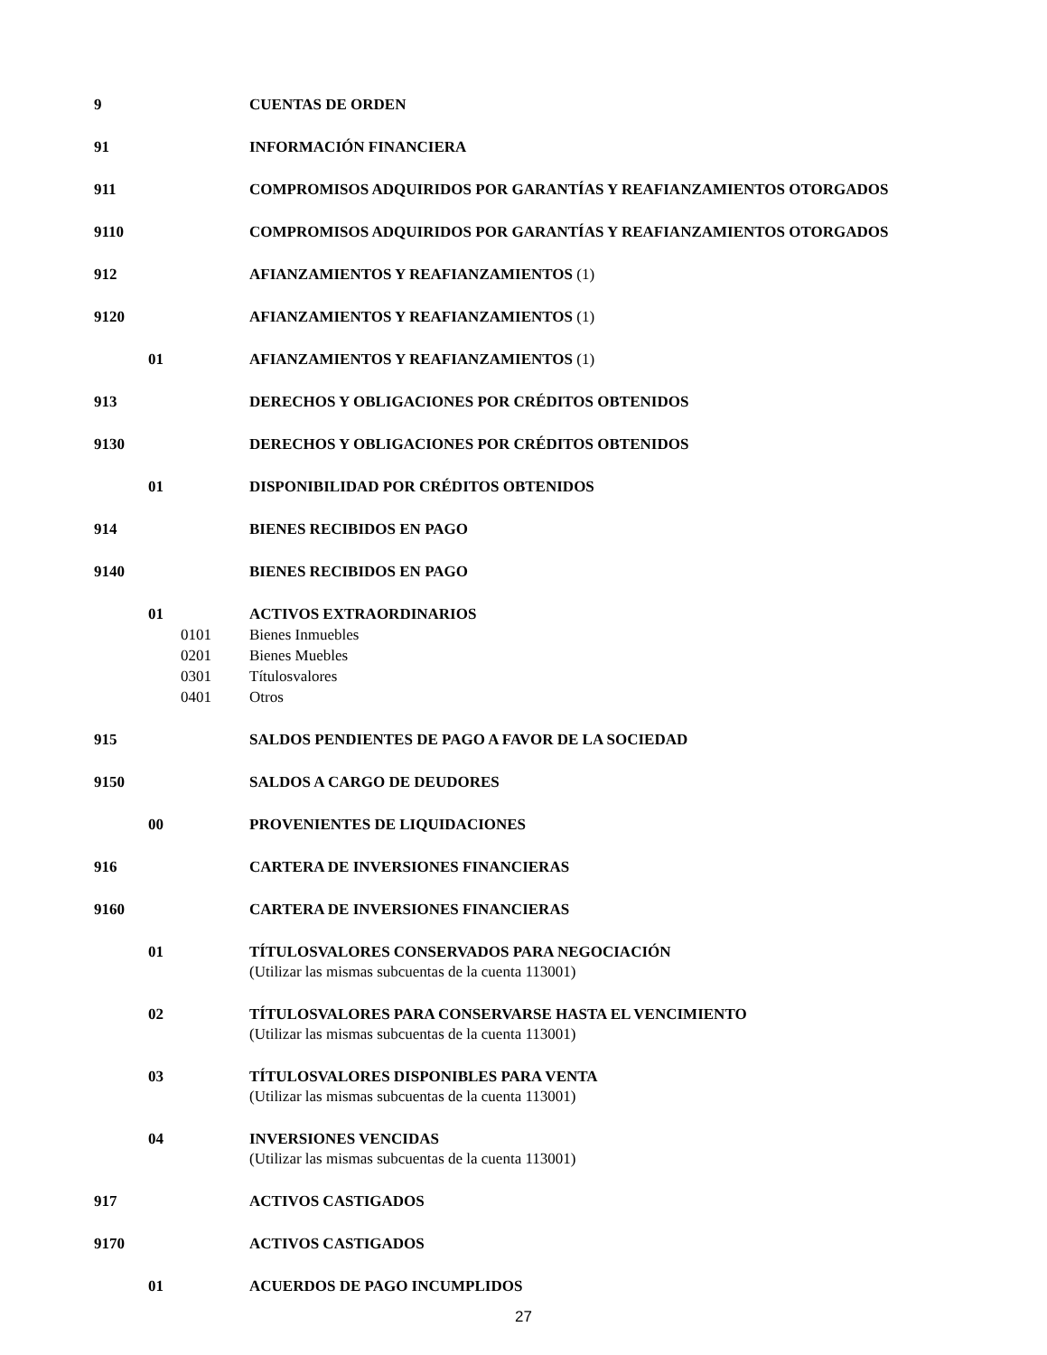9 CUENTAS DE ORDEN
91 INFORMACIÓN FINANCIERA
911 COMPROMISOS ADQUIRIDOS POR GARANTÍAS Y REAFIANZAMIENTOS OTORGADOS
9110 COMPROMISOS ADQUIRIDOS POR GARANTÍAS Y REAFIANZAMIENTOS OTORGADOS
912 AFIANZAMIENTOS Y REAFIANZAMIENTOS (1)
9120 AFIANZAMIENTOS Y REAFIANZAMIENTOS (1)
01 AFIANZAMIENTOS Y REAFIANZAMIENTOS (1)
913 DERECHOS Y OBLIGACIONES POR CRÉDITOS OBTENIDOS
9130 DERECHOS Y OBLIGACIONES POR CRÉDITOS OBTENIDOS
01 DISPONIBILIDAD POR CRÉDITOS OBTENIDOS
914 BIENES RECIBIDOS EN PAGO
9140 BIENES RECIBIDOS EN PAGO
01 ACTIVOS EXTRAORDINARIOS
0101 Bienes Inmuebles
0201 Bienes Muebles
0301 Títulosvalores
0401 Otros
915 SALDOS PENDIENTES DE PAGO A FAVOR DE LA SOCIEDAD
9150 SALDOS A CARGO DE DEUDORES
00 PROVENIENTES DE LIQUIDACIONES
916 CARTERA DE INVERSIONES FINANCIERAS
9160 CARTERA DE INVERSIONES FINANCIERAS
01 TÍTULOSVALORES CONSERVADOS PARA NEGOCIACIÓN
(Utilizar las mismas subcuentas de la cuenta 113001)
02 TÍTULOSVALORES PARA CONSERVARSE HASTA EL VENCIMIENTO
(Utilizar las mismas subcuentas de la cuenta 113001)
03 TÍTULOSVALORES DISPONIBLES PARA VENTA
(Utilizar las mismas subcuentas de la cuenta 113001)
04 INVERSIONES VENCIDAS
(Utilizar las mismas subcuentas de la cuenta 113001)
917 ACTIVOS CASTIGADOS
9170 ACTIVOS CASTIGADOS
01 ACUERDOS DE PAGO INCUMPLIDOS
27